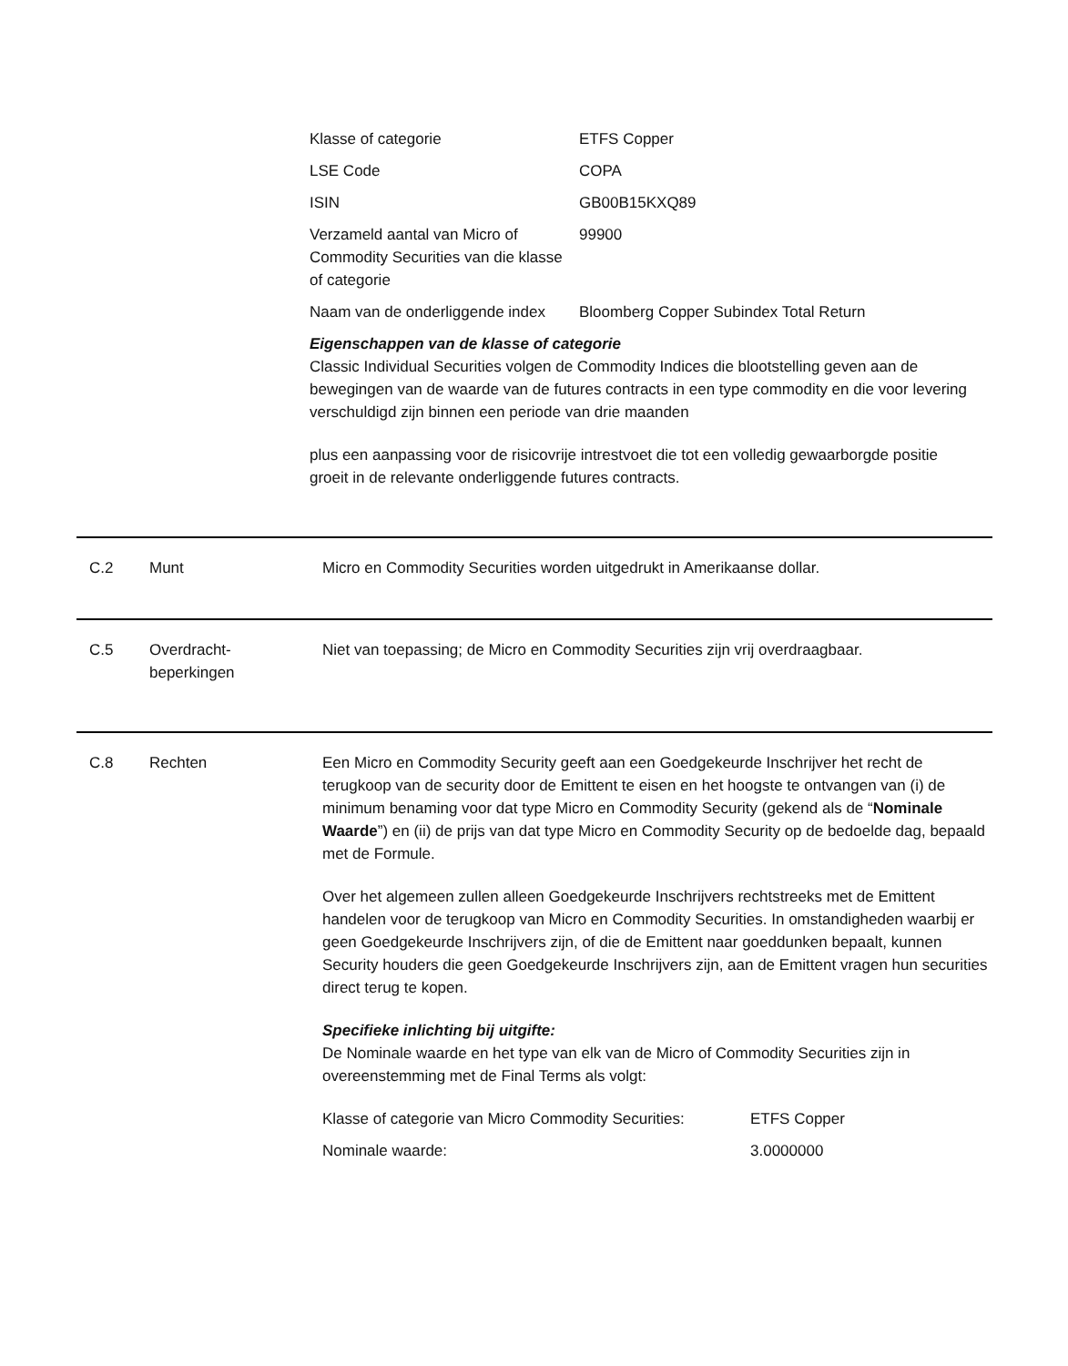| Klasse of categorie | ETFS Copper |
| LSE Code | COPA |
| ISIN | GB00B15KXQ89 |
| Verzameld aantal van Micro of Commodity Securities van die klasse of categorie | 99900 |
| Naam van de onderliggende index | Bloomberg Copper Subindex Total Return |
Eigenschappen van de klasse of categorie
Classic Individual Securities volgen de Commodity Indices die blootstelling geven aan de bewegingen van de waarde van de futures contracts in een type commodity en die voor levering verschuldigd zijn binnen een periode van drie maanden
plus een aanpassing voor de risicovrije intrestvoet die tot een volledig gewaarborgde positie groeit in de relevante onderliggende futures contracts.
C.2 Munt Micro en Commodity Securities worden uitgedrukt in Amerikaanse dollar.
C.5 Overdracht-
beperkingen
Niet van toepassing; de Micro en Commodity Securities zijn vrij overdraagbaar.
C.8 Rechten Een Micro en Commodity Security geeft aan een Goedgekeurde Inschrijver het recht de terugkoop van de security door de Emittent te eisen en het hoogste te ontvangen van (i) de minimum benaming voor dat type Micro en Commodity Security (gekend als de “Nominale Waarde”) en (ii) de prijs van dat type Micro en Commodity Security op de bedoelde dag, bepaald met de Formule.
Over het algemeen zullen alleen Goedgekeurde Inschrijvers rechtstreeks met de Emittent handelen voor de terugkoop van Micro en Commodity Securities. In omstandigheden waarbij er geen Goedgekeurde Inschrijvers zijn, of die de Emittent naar goeddunken bepaalt, kunnen Security houders die geen Goedgekeurde Inschrijvers zijn, aan de Emittent vragen hun securities direct terug te kopen.
Specifieke inlichting bij uitgifte:
De Nominale waarde en het type van elk van de Micro of Commodity Securities zijn in overeenstemming met de Final Terms als volgt:
| Klasse of categorie van Micro Commodity Securities: | ETFS Copper |
| Nominale waarde: | 3.0000000 |